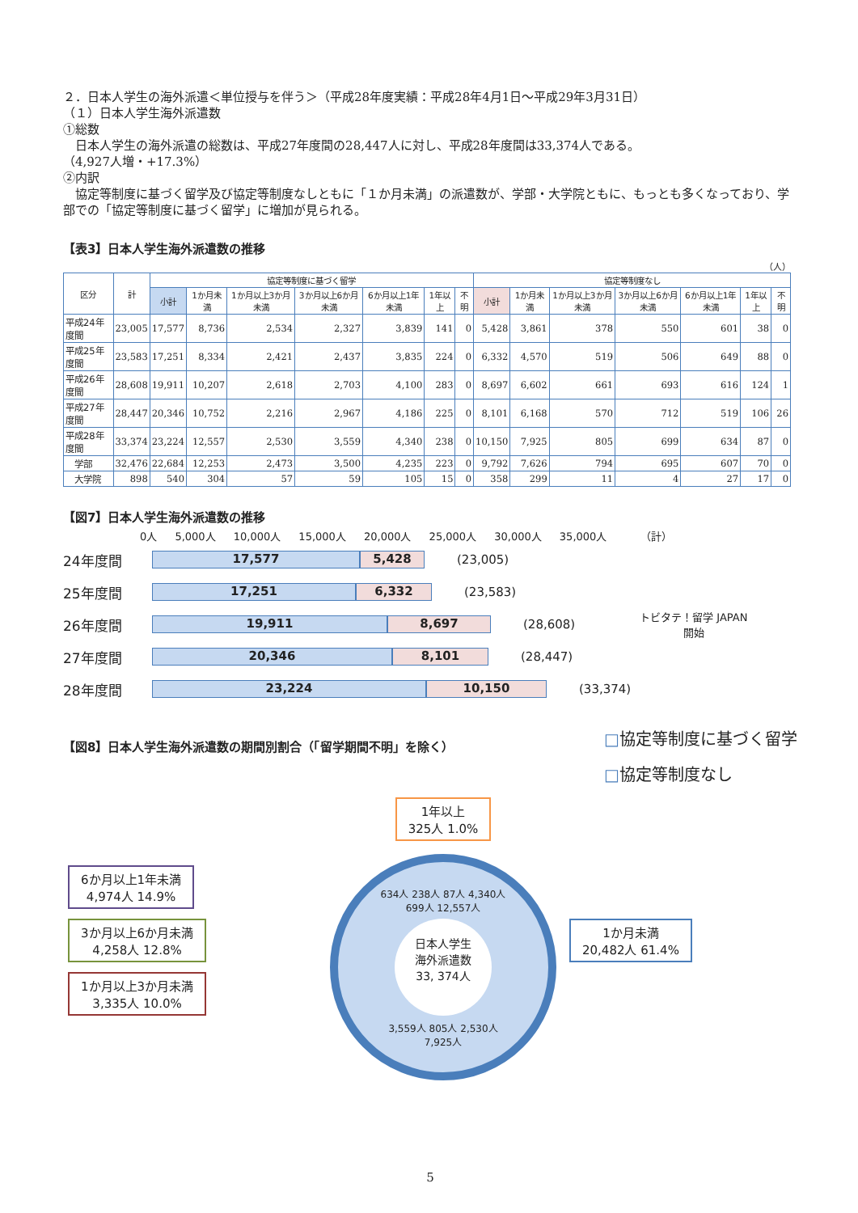２．日本人学生の海外派遣＜単位授与を伴う＞（平成28年度実績：平成28年4月1日～平成29年3月31日）
（１）日本人学生海外派遣数
①総数
　日本人学生の海外派遣の総数は、平成27年度間の28,447人に対し、平成28年度間は33,374人である。
（4,927人増・+17.3%）
②内訳
　協定等制度に基づく留学及び協定等制度なしともに「１か月未満」の派遣数が、学部・大学院ともに、もっとも多くなっており、学部での「協定等制度に基づく留学」に増加が見られる。
【表3】日本人学生海外派遣数の推移
（人）
| 区分 | 計 | 協定等制度に基づく留学 | | | | | | | 協定等制度なし | | | | | | |
| --- | --- | --- | --- | --- | --- | --- | --- | --- | --- | --- | --- | --- | --- | --- | --- |
| | | 小計 | 1か月未満 | 1か月以上3か月未満 | 3か月以上6か月未満 | 6か月以上1年未満 | 1年以上 | 不明 | 小計 | 1か月未満 | 1か月以上3か月未満 | 3か月以上6か月未満 | 6か月以上1年未満 | 1年以上 | 不明 |
| 平成24年度間 | 23,005 | 17,577 | 8,736 | 2,534 | 2,327 | 3,839 | 141 | 0 | 5,428 | 3,861 | 378 | 550 | 601 | 38 | 0 |
| 平成25年度間 | 23,583 | 17,251 | 8,334 | 2,421 | 2,437 | 3,835 | 224 | 0 | 6,332 | 4,570 | 519 | 506 | 649 | 88 | 0 |
| 平成26年度間 | 28,608 | 19,911 | 10,207 | 2,618 | 2,703 | 4,100 | 283 | 0 | 8,697 | 6,602 | 661 | 693 | 616 | 124 | 1 |
| 平成27年度間 | 28,447 | 20,346 | 10,752 | 2,216 | 2,967 | 4,186 | 225 | 0 | 8,101 | 6,168 | 570 | 712 | 519 | 106 | 26 |
| 平成28年度間 | 33,374 | 23,224 | 12,557 | 2,530 | 3,559 | 4,340 | 238 | 0 | 10,150 | 7,925 | 805 | 699 | 634 | 87 | 0 |
| 学部 | 32,476 | 22,684 | 12,253 | 2,473 | 3,500 | 4,235 | 223 | 0 | 9,792 | 7,626 | 794 | 695 | 607 | 70 | 0 |
| 大学院 | 898 | 540 | 304 | 57 | 59 | 105 | 15 | 0 | 358 | 299 | 11 | 4 | 27 | 17 | 0 |
【図7】日本人学生海外派遣数の推移
0人 5,000人 10,000人 15,000人 20,000人 25,000人 30,000人 35,000人 （計）
24年度間
17,577 5,428
(23,005)
25年度間
17,251 6,332
(23,583)
26年度間
19,911 8,697
(28,608) トビタテ！留学 JAPAN
開始
27年度間
20,346 8,101
(28,447)
28年度間
23,224 10,150
(33,374)
【図8】日本人学生海外派遣数の期間別割合（「留学期間不明」を除く）
□協定等制度に基づく留学
□協定等制度なし
6か月以上1年未満
4,974人 14.9%
3か月以上6か月未満
4,258人 12.8%
1か月以上3か月未満
3,335人 10.0%
1年以上
325人 1.0%
634人 238人 87人 4,340人
699人 12,557人
日本人学生
海外派遣数
33, 374人
3,559人 805人 2,530人
7,925人
1か月未満
20,482人 61.4%
5